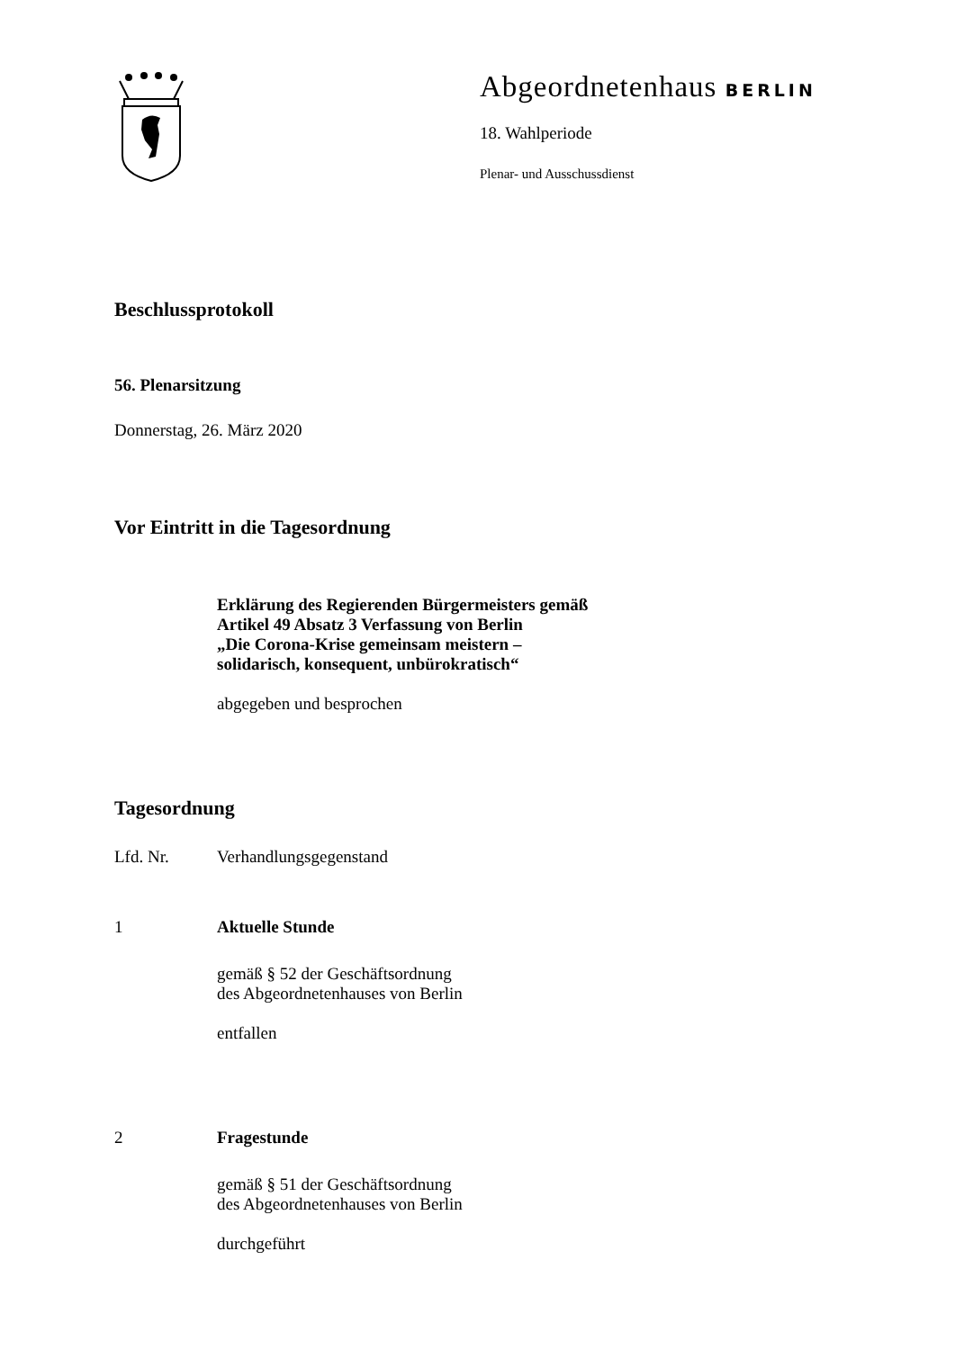Abgeordnetenhaus BERLIN
18. Wahlperiode
Plenar- und Ausschussdienst
Beschlussprotokoll
56. Plenarsitzung
Donnerstag, 26. März 2020
Vor Eintritt in die Tagesordnung
Erklärung des Regierenden Bürgermeisters gemäß
Artikel 49 Absatz 3 Verfassung von Berlin
„Die Corona-Krise gemeinsam meistern –
solidarisch, konsequent, unbürokratisch“
abgegeben und besprochen
Tagesordnung
Lfd. Nr. Verhandlungsgegenstand
1 Aktuelle Stunde
gemäß § 52 der Geschäftsordnung
des Abgeordnetenhauses von Berlin
entfallen
2 Fragestunde
gemäß § 51 der Geschäftsordnung
des Abgeordnetenhauses von Berlin
durchgeführt